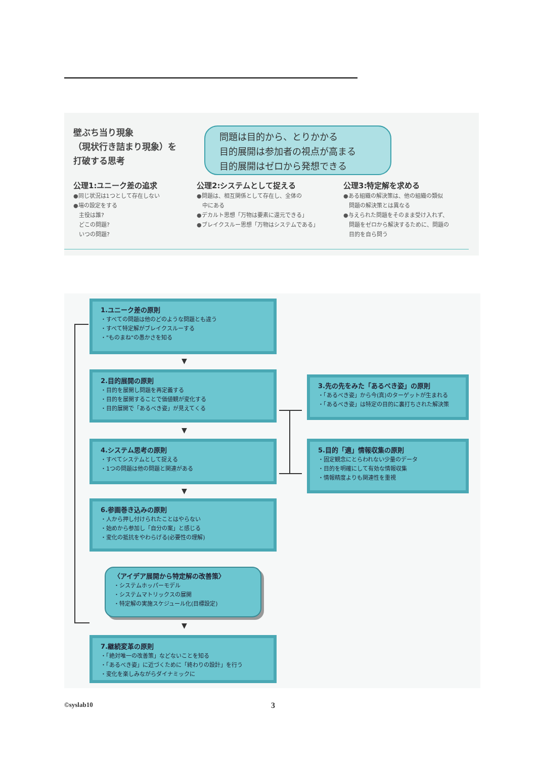壁ぶち当り現象
（現状行き詰まり現象）を
打破する思考
問題は目的から、とりかかる
目的展開は参加者の視点が高まる
目的展開はゼロから発想できる
公理1:ユニーク差の追求
●同じ状況は1つとして存在しない
●場の設定をする
　主役は誰?
　どこの問題?
　いつの問題?
公理2:システムとして捉える
●問題は、相互関係として存在し、全体の
　中にある
●デカルト思想「万物は要素に還元できる」
●ブレイクスルー思想「万物はシステムである」
公理3:特定解を求める
●ある組織の解決策は、他の組織の類似
　問題の解決策とは異なる
●与えられた問題をそのまま受け入れず、
　問題をゼロから解決するために、問題の
　目的を自ら問う
1.ユニーク差の原則
・すべての問題は他のどのような問題とも違う
・すべて特定解がブレイクスルーする
・"ものまね"の愚かさを知る
▼
2.目的展開の原則
・目的を展開し問題を再定義する
・目的を展開することで価値観が変化する
・目的展開で「あるべき姿」が見えてくる
3.先の先をみた「あるべき姿」の原則
・「あるべき姿」から今(真)のターゲットが生まれる
・「あるべき姿」は特定の目的に裏打ちされた解決策
▼
4.システム思考の原則
・すべてシステムとして捉える
・1つの問題は他の問題と関連がある
5.目的「適」情報収集の原則
・固定観念にとらわれない少量のデータ
・目的を明確にして有効な情報収集
・情報精度よりも関連性を重視
▼
6.参画巻き込みの原則
・人から押し付けられたことはやらない
・始めから参加し「自分の案」と感じる
・変化の抵抗をやわらげる(必要性の理解)
〈アイデア展開から特定解の改善策〉
・システムホッパーモデル
・システムマトリックスの展開
・特定解の実施スケジュール化(目標設定)
▼
7.継続変革の原則
・「絶対唯一の改善策」などないことを知る
・「あるべき姿」に近づくために「終わりの設計」を行う
・変化を楽しみながらダイナミックに
©syslab10 3